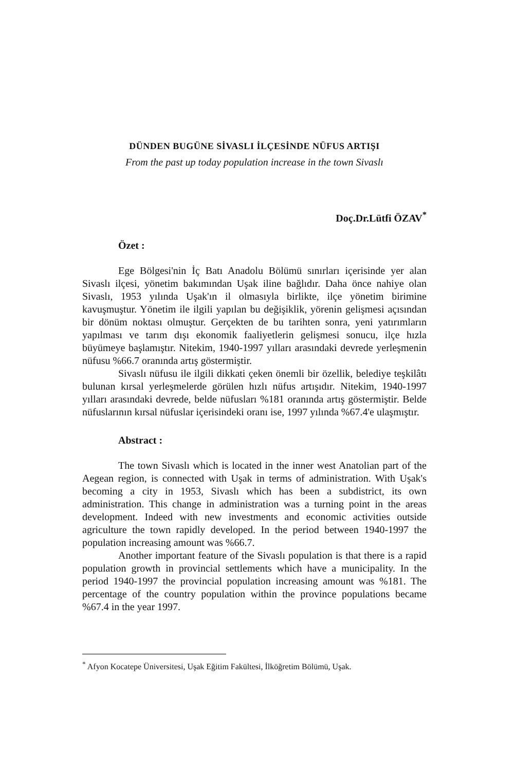DÜNDEN BUGÜNE SİVASLI İLÇESİNDE NÜFUS ARTIŞI
From the past up today population increase in the town Sivaslı
Doç.Dr.Lütfi ÖZAV<sup>*</sup>
Özet :
Ege Bölgesi'nin İç Batı Anadolu Bölümü sınırları içerisinde yer alan Sivaslı ilçesi, yönetim bakımından Uşak iline bağlıdır. Daha önce nahiye olan Sivaslı, 1953 yılında Uşak'ın il olmasıyla birlikte, ilçe yönetim birimine kavuşmuştur. Yönetim ile ilgili yapılan bu değişiklik, yörenin gelişmesi açısından bir dönüm noktası olmuştur. Gerçekten de bu tarihten sonra, yeni yatırımların yapılması ve tarım dışı ekonomik faaliyetlerin gelişmesi sonucu, ilçe hızla büyümeye başlamıştır. Nitekim, 1940-1997 yılları arasındaki devrede yerleşmenin nüfusu %66.7 oranında artış göstermiştir.
Sivaslı nüfusu ile ilgili dikkati çeken önemli bir özellik, belediye teşkilâtı bulunan kırsal yerleşmelerde görülen hızlı nüfus artışıdır. Nitekim, 1940-1997 yılları arasındaki devrede, belde nüfusları %181 oranında artış göstermiştir. Belde nüfuslarının kırsal nüfuslar içerisindeki oranı ise, 1997 yılında %67.4'e ulaşmıştır.
Abstract :
The town Sivaslı which is located in the inner west Anatolian part of the Aegean region, is connected with Uşak in terms of administration. With Uşak's becoming a city in 1953, Sivaslı which has been a subdistrict, its own administration. This change in administration was a turning point in the areas development. Indeed with new investments and economic activities outside agriculture the town rapidly developed. In the period between 1940-1997 the population increasing amount was %66.7.
Another important feature of the Sivaslı population is that there is a rapid population growth in provincial settlements which have a municipality. In the period 1940-1997 the provincial population increasing amount was %181. The percentage of the country population within the province populations became %67.4 in the year 1997.
<sup>*</sup> Afyon Kocatepe Üniversitesi, Uşak Eğitim Fakültesi, İlköğretim Bölümü, Uşak.